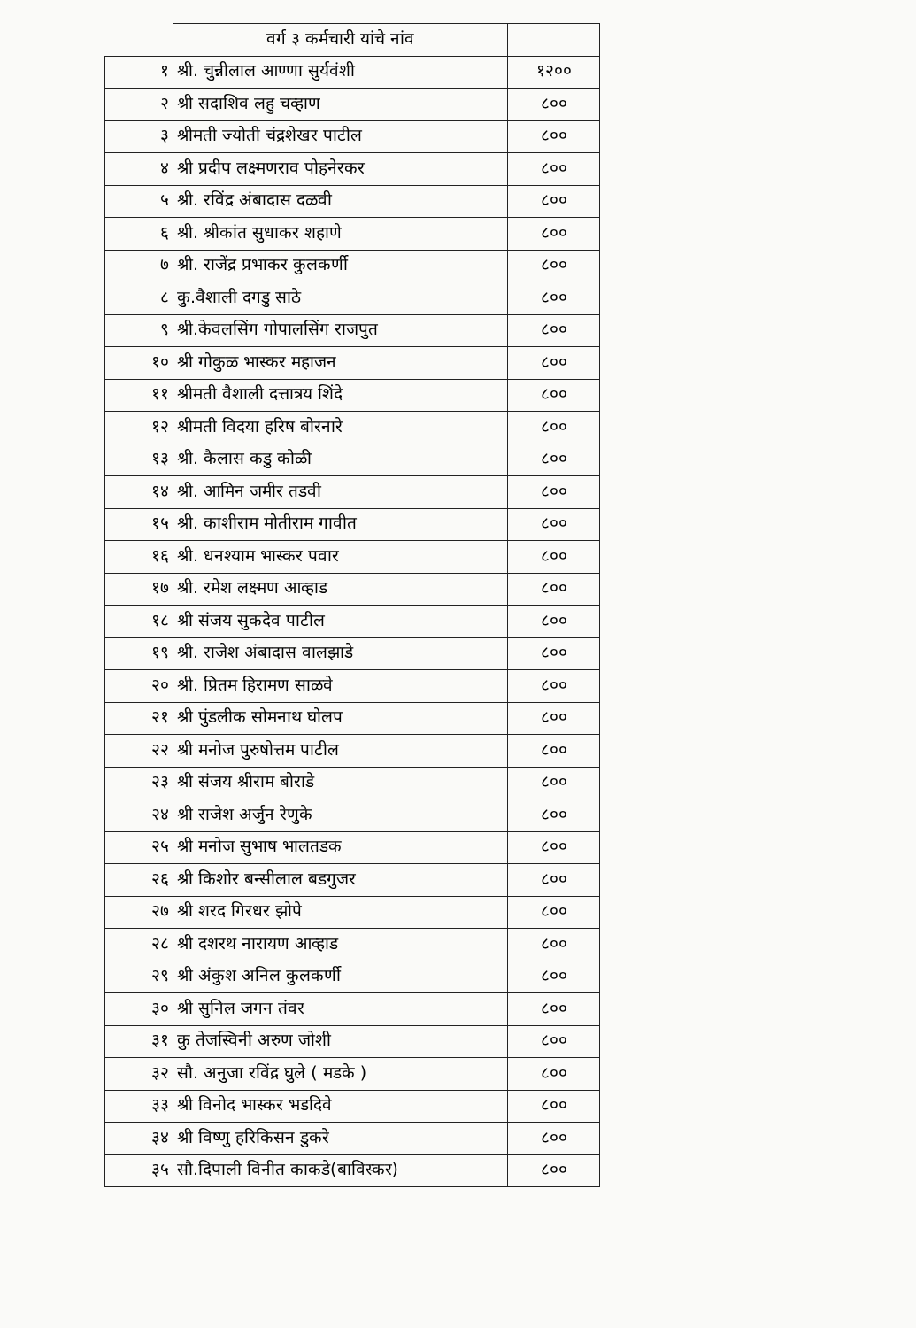| | वर्ग ३ कर्मचारी यांचे नांव | |
| --- | --- | --- |
| १ | श्री. चुन्नीलाल आण्णा सुर्यवंशी | १२०० |
| २ | श्री सदाशिव लहु चव्हाण | ८०० |
| ३ | श्रीमती ज्योती चंद्रशेखर पाटील | ८०० |
| ४ | श्री प्रदीप लक्ष्मणराव पोहनेरकर | ८०० |
| ५ | श्री. रविंद्र अंबादास दळवी | ८०० |
| ६ | श्री. श्रीकांत सुधाकर शहाणे | ८०० |
| ७ | श्री. राजेंद्र प्रभाकर कुलकर्णी | ८०० |
| ८ | कु.वैशाली दगडु साठे | ८०० |
| ९ | श्री.केवलसिंग गोपालसिंग राजपुत | ८०० |
| १० | श्री गोकुळ भास्कर महाजन | ८०० |
| ११ | श्रीमती वैशाली दत्तात्रय शिंदे | ८०० |
| १२ | श्रीमती विदया हरिष बोरनारे | ८०० |
| १३ | श्री. कैलास कडु कोळी | ८०० |
| १४ | श्री. आमिन जमीर तडवी | ८०० |
| १५ | श्री. काशीराम मोतीराम गावीत | ८०० |
| १६ | श्री. धनश्याम भास्कर पवार | ८०० |
| १७ | श्री. रमेश लक्ष्मण आव्हाड | ८०० |
| १८ | श्री संजय सुकदेव पाटील | ८०० |
| १९ | श्री. राजेश अंबादास वालझाडे | ८०० |
| २० | श्री. प्रितम हिरामण साळवे | ८०० |
| २१ | श्री पुंडलीक सोमनाथ घोलप | ८०० |
| २२ | श्री मनोज पुरुषोत्तम पाटील | ८०० |
| २३ | श्री संजय श्रीराम बोराडे | ८०० |
| २४ | श्री राजेश अर्जुन रेणुके | ८०० |
| २५ | श्री मनोज सुभाष भालतडक | ८०० |
| २६ | श्री किशोर बन्सीलाल बडगुजर | ८०० |
| २७ | श्री शरद गिरधर झोपे | ८०० |
| २८ | श्री दशरथ नारायण आव्हाड | ८०० |
| २९ | श्री अंकुश अनिल कुलकर्णी | ८०० |
| ३० | श्री सुनिल जगन तंवर | ८०० |
| ३१ | कु तेजस्विनी अरुण जोशी | ८०० |
| ३२ | सौ. अनुजा रविंद्र घुले ( मडके ) | ८०० |
| ३३ | श्री विनोद भास्कर भडदिवे | ८०० |
| ३४ | श्री विष्णु हरिकिसन डुकरे | ८०० |
| ३५ | सौ.दिपाली विनीत काकडे(बाविस्कर) | ८०० |